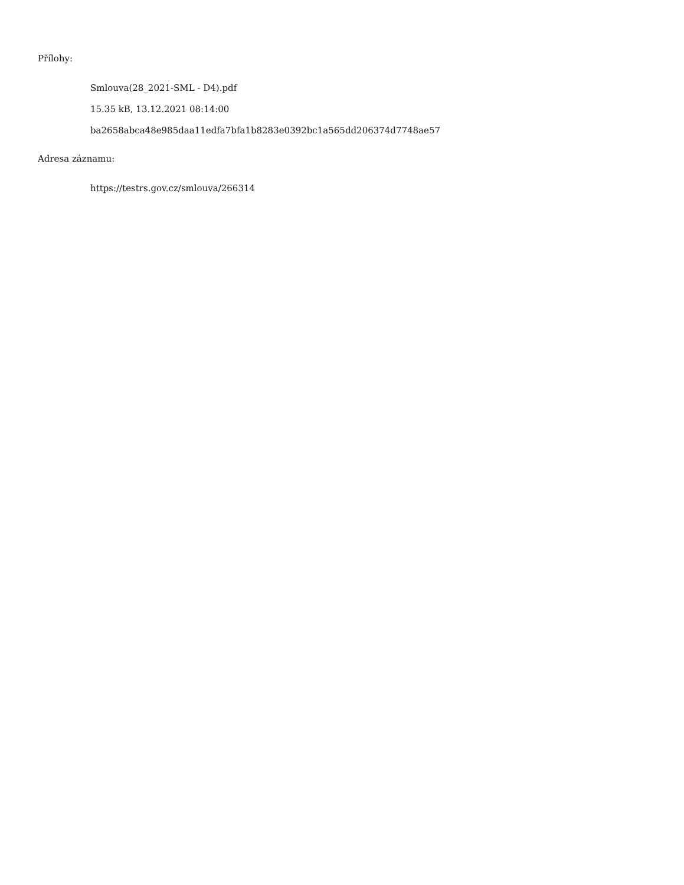Přílohy:
Smlouva(28_2021-SML - D4).pdf
15.35 kB, 13.12.2021 08:14:00
ba2658abca48e985daa11edfa7bfa1b8283e0392bc1a565dd206374d7748ae57
Adresa záznamu:
https://testrs.gov.cz/smlouva/266314